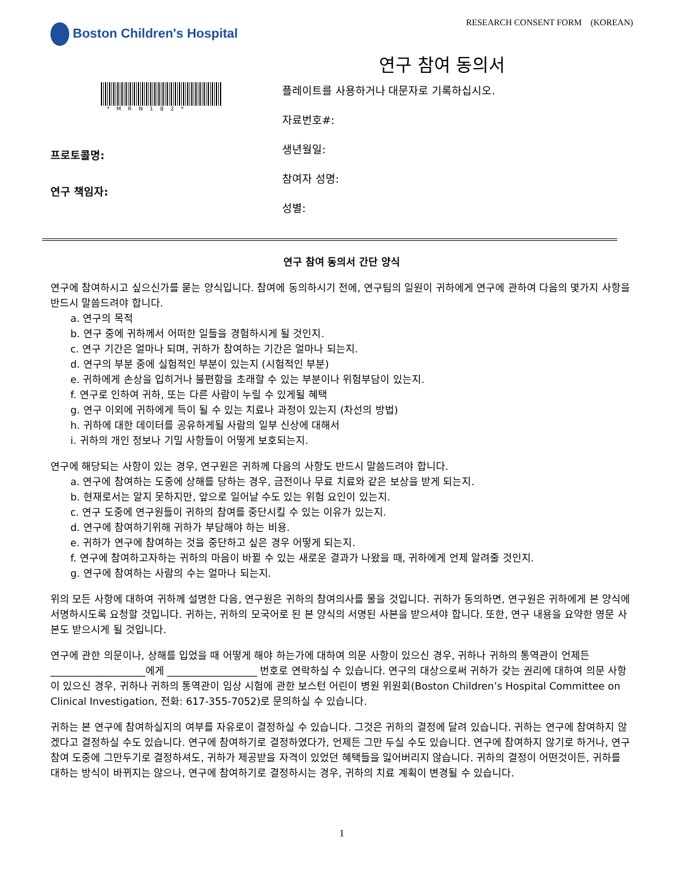Boston Children's Hospital
RESEARCH CONSENT FORM (KOREAN)
연구 참여 동의서
*MRN182*
프로토콜명:
연구 책임자:
플레이트를 사용하거나 대문자로 기록하십시오.
자료번호#:
생년월일:
참여자 성명:
성별:
연구 참여 동의서 간단 양식
연구에 참여하시고 싶으신가를 묻는 양식입니다. 참여에 동의하시기 전에, 연구팀의 일원이 귀하에게 연구에 관하여 다음의 몇가지 사항을 반드시 말씀드려야 합니다.
a. 연구의 목적
b. 연구 중에 귀하께서 어떠한 일들을 경험하시게 될 것인지.
c. 연구 기간은 얼마나 되며, 귀하가 참여하는 기간은 얼마나 되는지.
d. 연구의 부분 중에 실험적인 부분이 있는지 (시험적인 부분)
e. 귀하에게 손상을 입히거나 불편함을 초래할 수 있는 부분이나 위험부담이 있는지.
f. 연구로 인하여 귀하, 또는 다른 사람이 누릴 수 있게될 혜택
g. 연구 이외에 귀하에게 득이 될 수 있는 치료나 과정이 있는지 (차선의 방법)
h. 귀하에 대한 데이터를 공유하게될 사람의 일부 신상에 대해서
i. 귀하의 개인 정보나 기밀 사항들이 어떻게 보호되는지.
연구에 해당되는 사항이 있는 경우, 연구원은 귀하께 다음의 사항도 반드시 말씀드려야 합니다.
a. 연구에 참여하는 도중에 상해를 당하는 경우, 금전이나 무료 치료와 같은 보상을 받게 되는지.
b. 현재로서는 알지 못하지만, 앞으로 일어날 수도 있는 위험 요인이 있는지.
c. 연구 도중에 연구원들이 귀하의 참여를 중단시킬 수 있는 이유가 있는지.
d. 연구에 참여하기위해 귀하가 부담해야 하는 비용.
e. 귀하가 연구에 참여하는 것을 중단하고 싶은 경우 어떻게 되는지.
f. 연구에 참여하고자하는 귀하의 마음이 바뀔 수 있는 새로운 결과가 나왔을 때, 귀하에게 언제 알려줄 것인지.
g. 연구에 참여하는 사람의 수는 얼마나 되는지.
위의 모든 사항에 대하여 귀하께 설명한 다음, 연구원은 귀하의 참여의사를 물을 것입니다. 귀하가 동의하면, 연구원은 귀하에게 본 양식에 서명하시도록 요청할 것입니다. 귀하는, 귀하의 모국어로 된 본 양식의 서명된 사본을 받으셔야 합니다. 또한, 연구 내용을 요약한 영문 사본도 받으시게 될 것입니다.
연구에 관한 의문이나, 상해를 입었을 때 어떻게 해야 하는가에 대하여 의문 사항이 있으신 경우, 귀하나 귀하의 통역관이 언제든 ___________________에게 __________________ 번호로 연락하실 수 있습니다. 연구의 대상으로써 귀하가 갖는 권리에 대하여 의문 사항이 있으신 경우, 귀하나 귀하의 통역관이 임상 시험에 관한 보스턴 어린이 병원 위원회(Boston Children’s Hospital Committee on Clinical Investigation, 전화: 617-355-7052)로 문의하실 수 있습니다.
귀하는 본 연구에 참여하실지의 여부를 자유로이 결정하실 수 있습니다. 그것은 귀하의 결정에 달려 있습니다. 귀하는 연구에 참여하지 않겠다고 결정하실 수도 있습니다. 연구에 참여하기로 결정하였다가, 언제든 그만 두실 수도 있습니다. 연구에 참여하지 않기로 하거나, 연구 참여 도중에 그만두기로 결정하셔도, 귀하가 제공받을 자격이 있었던 혜택들을 잃어버리지 않습니다. 귀하의 결정이 어떤것이든, 귀하를 대하는 방식이 바뀌지는 않으나, 연구에 참여하기로 결정하시는 경우, 귀하의 치료 계획이 변경될 수 있습니다.
1